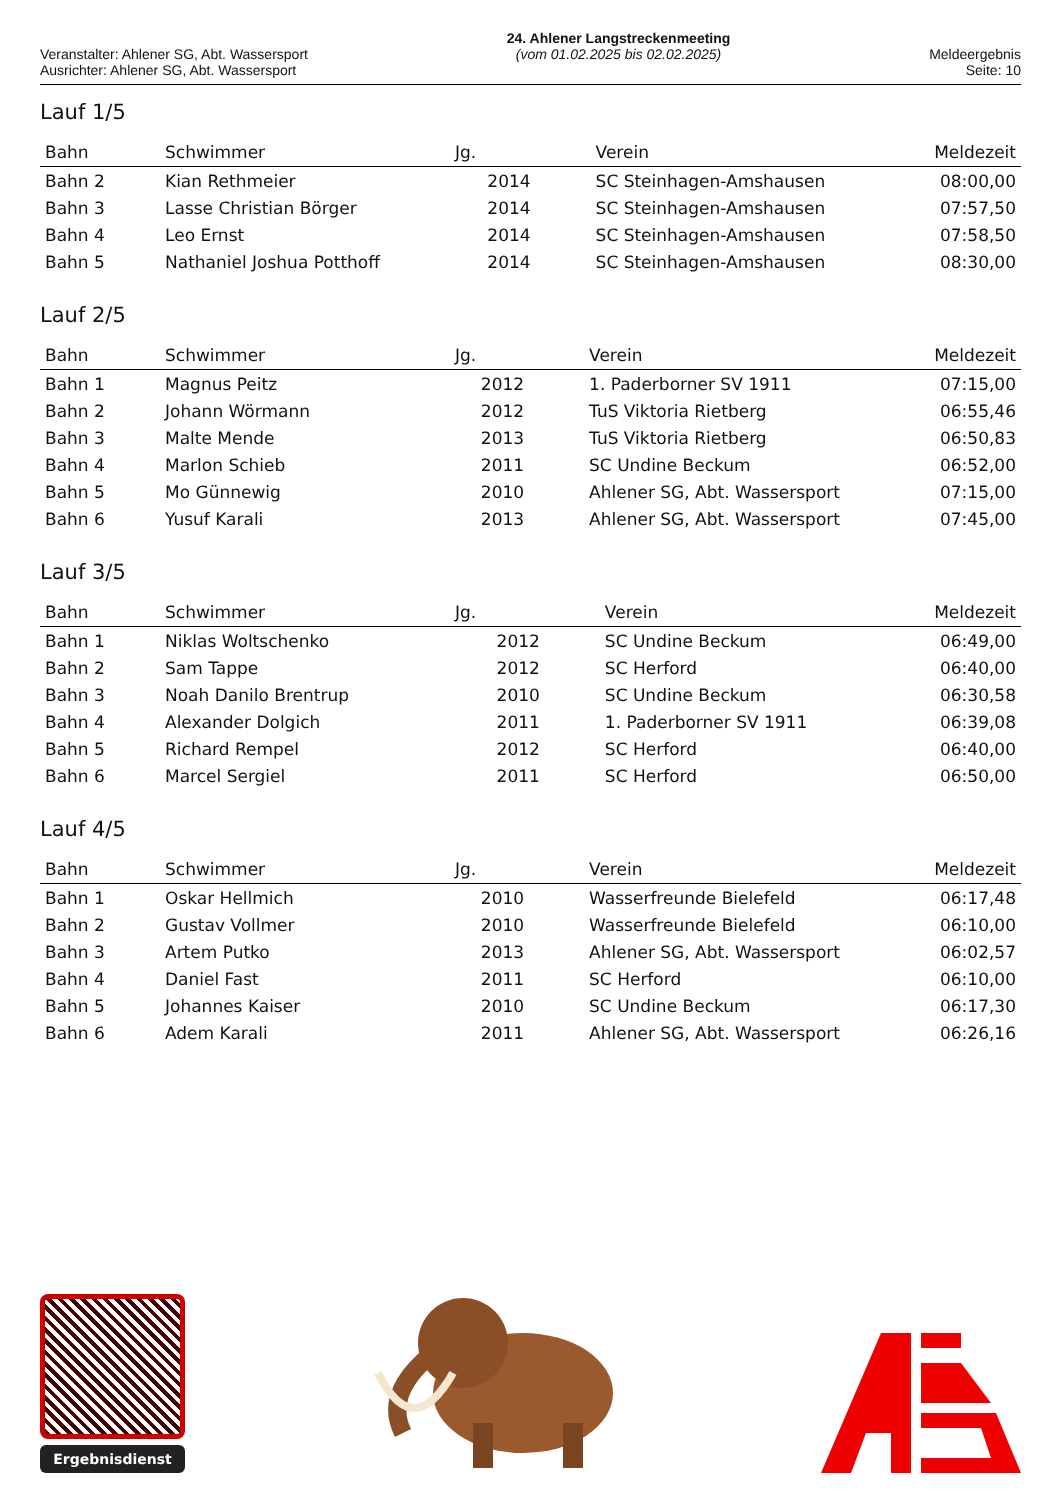Veranstalter: Ahlener SG, Abt. Wassersport
Ausrichter: Ahlener SG, Abt. Wassersport
24. Ahlener Langstreckenmeeting
(vom 01.02.2025 bis 02.02.2025)
Meldeergebnis
Seite: 10
Lauf 1/5
| Bahn | Schwimmer | Jg. | Verein | Meldezeit |
| --- | --- | --- | --- | --- |
| Bahn 2 | Kian Rethmeier | 2014 | SC Steinhagen-Amshausen | 08:00,00 |
| Bahn 3 | Lasse Christian Börger | 2014 | SC Steinhagen-Amshausen | 07:57,50 |
| Bahn 4 | Leo Ernst | 2014 | SC Steinhagen-Amshausen | 07:58,50 |
| Bahn 5 | Nathaniel Joshua Potthoff | 2014 | SC Steinhagen-Amshausen | 08:30,00 |
Lauf 2/5
| Bahn | Schwimmer | Jg. | Verein | Meldezeit |
| --- | --- | --- | --- | --- |
| Bahn 1 | Magnus Peitz | 2012 | 1. Paderborner SV 1911 | 07:15,00 |
| Bahn 2 | Johann Wörmann | 2012 | TuS Viktoria Rietberg | 06:55,46 |
| Bahn 3 | Malte Mende | 2013 | TuS Viktoria Rietberg | 06:50,83 |
| Bahn 4 | Marlon Schieb | 2011 | SC Undine Beckum | 06:52,00 |
| Bahn 5 | Mo Günnewig | 2010 | Ahlener SG, Abt. Wassersport | 07:15,00 |
| Bahn 6 | Yusuf Karali | 2013 | Ahlener SG, Abt. Wassersport | 07:45,00 |
Lauf 3/5
| Bahn | Schwimmer | Jg. | Verein | Meldezeit |
| --- | --- | --- | --- | --- |
| Bahn 1 | Niklas Woltschenko | 2012 | SC Undine Beckum | 06:49,00 |
| Bahn 2 | Sam Tappe | 2012 | SC Herford | 06:40,00 |
| Bahn 3 | Noah Danilo Brentrup | 2010 | SC Undine Beckum | 06:30,58 |
| Bahn 4 | Alexander Dolgich | 2011 | 1. Paderborner SV 1911 | 06:39,08 |
| Bahn 5 | Richard Rempel | 2012 | SC Herford | 06:40,00 |
| Bahn 6 | Marcel Sergiel | 2011 | SC Herford | 06:50,00 |
Lauf 4/5
| Bahn | Schwimmer | Jg. | Verein | Meldezeit |
| --- | --- | --- | --- | --- |
| Bahn 1 | Oskar Hellmich | 2010 | Wasserfreunde Bielefeld | 06:17,48 |
| Bahn 2 | Gustav Vollmer | 2010 | Wasserfreunde Bielefeld | 06:10,00 |
| Bahn 3 | Artem Putko | 2013 | Ahlener SG, Abt. Wassersport | 06:02,57 |
| Bahn 4 | Daniel Fast | 2011 | SC Herford | 06:10,00 |
| Bahn 5 | Johannes Kaiser | 2010 | SC Undine Beckum | 06:17,30 |
| Bahn 6 | Adem Karali | 2011 | Ahlener SG, Abt. Wassersport | 06:26,16 |
Ergebnisdienst